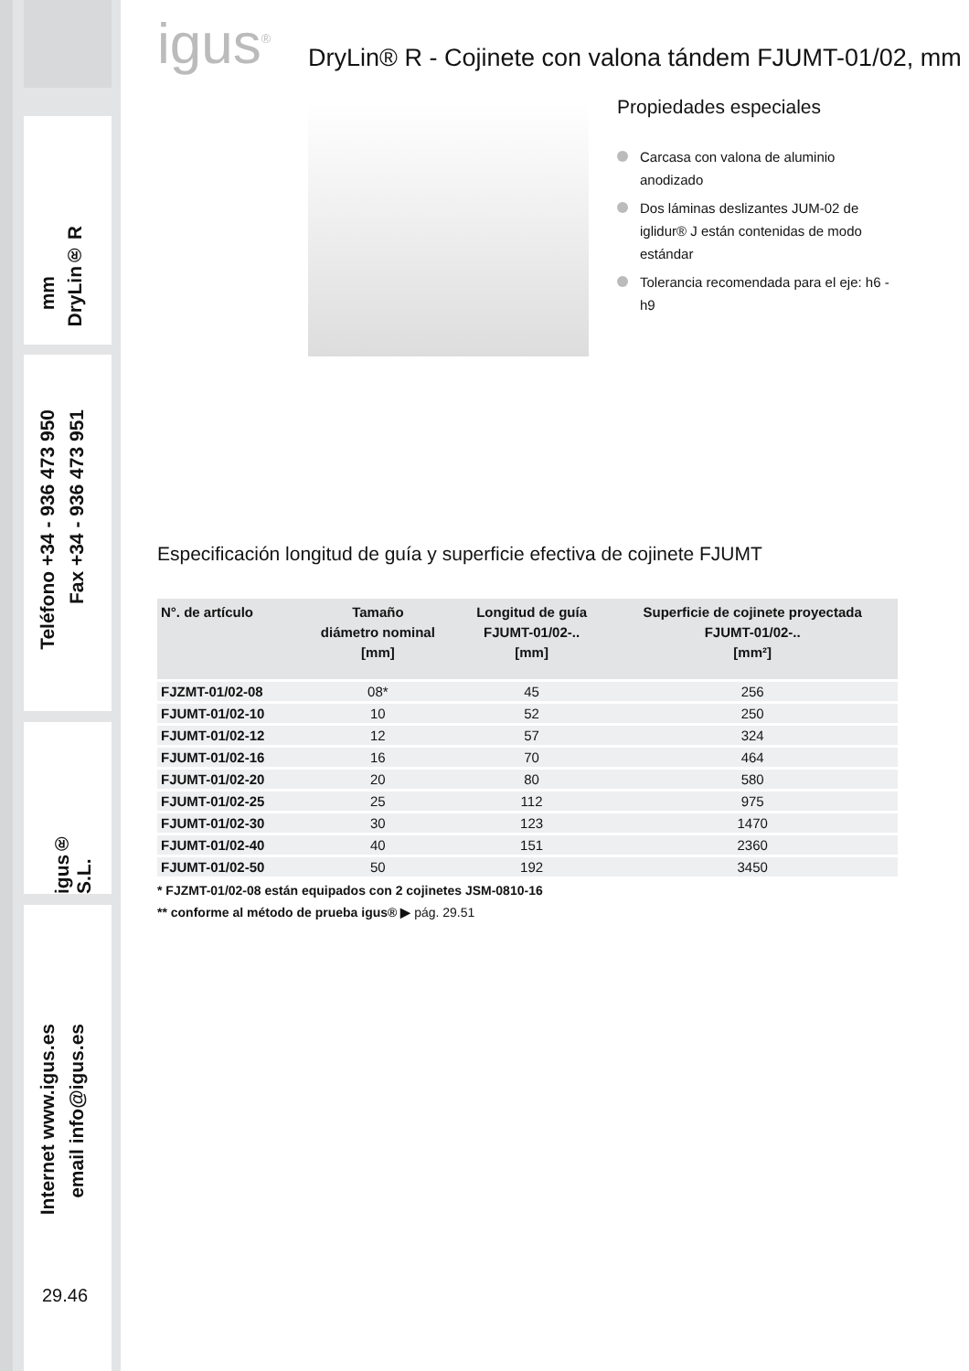DryLin® R
mm
Teléfono +34 - 936 473 950
Fax +34 - 936 473 951
igus® S.L.
Internet www.igus.es
email info@igus.es
29.46
igus<sup>®</sup> DryLin® R - Cojinete con valona tándem FJUMT-01/02, mm
Propiedades especiales
Carcasa con valona de aluminio anodizado
Dos láminas deslizantes JUM-02 de iglidur® J están contenidas de modo estándar
Tolerancia recomendada para el eje: h6 - h9
Especificación longitud de guía y superficie efectiva de cojinete FJUMT
| N°. de artículo | Tamaño diámetro nominal [mm] | Longitud de guía FJUMT-01/02-.. [mm] | Superficie de cojinete proyectada FJUMT-01/02-.. [mm²] |
| --- | --- | --- | --- |
| FJZMT-01/02-08 | 08* | 45 | 256 |
| FJUMT-01/02-10 | 10 | 52 | 250 |
| FJUMT-01/02-12 | 12 | 57 | 324 |
| FJUMT-01/02-16 | 16 | 70 | 464 |
| FJUMT-01/02-20 | 20 | 80 | 580 |
| FJUMT-01/02-25 | 25 | 112 | 975 |
| FJUMT-01/02-30 | 30 | 123 | 1470 |
| FJUMT-01/02-40 | 40 | 151 | 2360 |
| FJUMT-01/02-50 | 50 | 192 | 3450 |
* FJZMT-01/02-08 están equipados con 2 cojinetes JSM-0810-16
** conforme al método de prueba igus® ▶ pág. 29.51